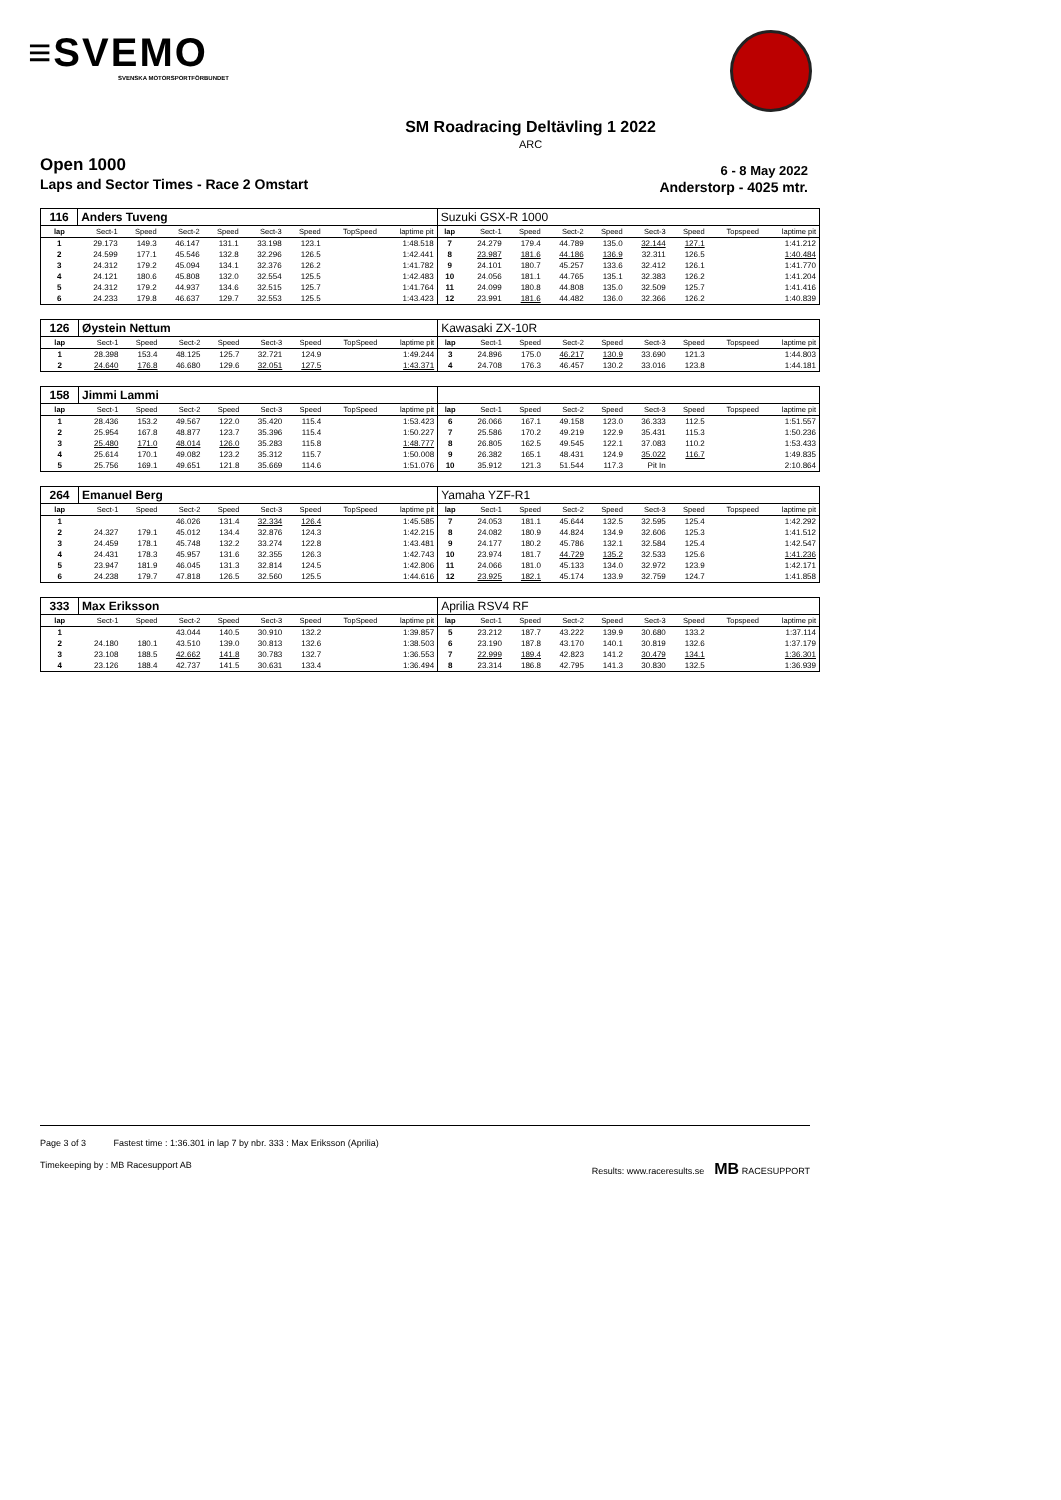≡SVEMO
SVENSKA MOTORSPORTFÖRBUNDET
SM Roadracing Deltävling 1 2022
ARC
Open 1000
Laps and Sector Times - Race 2 Omstart
6 - 8 May 2022
Anderstorp - 4025 mtr.
| 116 | Anders Tuveng | | | | | | | | Suzuki GSX-R 1000 | | | | | | | | |
| lap | Sect-1 | Speed | Sect-2 | Speed | Sect-3 | Speed | TopSpeed | laptime pit | lap | Sect-1 | Speed | Sect-2 | Speed | Sect-3 | Speed | Topspeed | laptime pit |
| 1 | 29.173 | 149.3 | 46.147 | 131.1 | 33.198 | 123.1 | | 1:48.518 | 7 | 24.279 | 179.4 | 44.789 | 135.0 | 32.144 | 127.1 | | 1:41.212 |
| 2 | 24.599 | 177.1 | 45.546 | 132.8 | 32.296 | 126.5 | | 1:42.441 | 8 | 23.987 | 181.6 | 44.186 | 136.9 | 32.311 | 126.5 | | 1:40.484 |
| 3 | 24.312 | 179.2 | 45.094 | 134.1 | 32.376 | 126.2 | | 1:41.782 | 9 | 24.101 | 180.7 | 45.257 | 133.6 | 32.412 | 126.1 | | 1:41.770 |
| 4 | 24.121 | 180.6 | 45.808 | 132.0 | 32.554 | 125.5 | | 1:42.483 | 10 | 24.056 | 181.1 | 44.765 | 135.1 | 32.383 | 126.2 | | 1:41.204 |
| 5 | 24.312 | 179.2 | 44.937 | 134.6 | 32.515 | 125.7 | | 1:41.764 | 11 | 24.099 | 180.8 | 44.808 | 135.0 | 32.509 | 125.7 | | 1:41.416 |
| 6 | 24.233 | 179.8 | 46.637 | 129.7 | 32.553 | 125.5 | | 1:43.423 | 12 | 23.991 | 181.6 | 44.482 | 136.0 | 32.366 | 126.2 | | 1:40.839 |
| 126 | Øystein Nettum | | | | | | | | Kawasaki ZX-10R | | | | | | | | |
| lap | Sect-1 | Speed | Sect-2 | Speed | Sect-3 | Speed | TopSpeed | laptime pit | lap | Sect-1 | Speed | Sect-2 | Speed | Sect-3 | Speed | Topspeed | laptime pit |
| 1 | 28.398 | 153.4 | 48.125 | 125.7 | 32.721 | 124.9 | | 1:49.244 | 3 | 24.896 | 175.0 | 46.217 | 130.9 | 33.690 | 121.3 | | 1:44.803 |
| 2 | 24.640 | 176.8 | 46.680 | 129.6 | 32.051 | 127.5 | | 1:43.371 | 4 | 24.708 | 176.3 | 46.457 | 130.2 | 33.016 | 123.8 | | 1:44.181 |
| 158 | Jimmi Lammi | | | | | | | | | | | | | | | | |
| lap | Sect-1 | Speed | Sect-2 | Speed | Sect-3 | Speed | TopSpeed | laptime pit | lap | Sect-1 | Speed | Sect-2 | Speed | Sect-3 | Speed | Topspeed | laptime pit |
| 1 | 28.436 | 153.2 | 49.567 | 122.0 | 35.420 | 115.4 | | 1:53.423 | 6 | 26.066 | 167.1 | 49.158 | 123.0 | 36.333 | 112.5 | | 1:51.557 |
| 2 | 25.954 | 167.8 | 48.877 | 123.7 | 35.396 | 115.4 | | 1:50.227 | 7 | 25.586 | 170.2 | 49.219 | 122.9 | 35.431 | 115.3 | | 1:50.236 |
| 3 | 25.480 | 171.0 | 48.014 | 126.0 | 35.283 | 115.8 | | 1:48.777 | 8 | 26.805 | 162.5 | 49.545 | 122.1 | 37.083 | 110.2 | | 1:53.433 |
| 4 | 25.614 | 170.1 | 49.082 | 123.2 | 35.312 | 115.7 | | 1:50.008 | 9 | 26.382 | 165.1 | 48.431 | 124.9 | 35.022 | 116.7 | | 1:49.835 |
| 5 | 25.756 | 169.1 | 49.651 | 121.8 | 35.669 | 114.6 | | 1:51.076 | 10 | 35.912 | 121.3 | 51.544 | 117.3 | Pit In | | | 2:10.864 |
| 264 | Emanuel Berg | | | | | | | | Yamaha YZF-R1 | | | | | | | | |
| lap | Sect-1 | Speed | Sect-2 | Speed | Sect-3 | Speed | TopSpeed | laptime pit | lap | Sect-1 | Speed | Sect-2 | Speed | Sect-3 | Speed | Topspeed | laptime pit |
| 1 | | | 46.026 | 131.4 | 32.334 | 126.4 | | 1:45.585 | 7 | 24.053 | 181.1 | 45.644 | 132.5 | 32.595 | 125.4 | | 1:42.292 |
| 2 | 24.327 | 179.1 | 45.012 | 134.4 | 32.876 | 124.3 | | 1:42.215 | 8 | 24.082 | 180.9 | 44.824 | 134.9 | 32.606 | 125.3 | | 1:41.512 |
| 3 | 24.459 | 178.1 | 45.748 | 132.2 | 33.274 | 122.8 | | 1:43.481 | 9 | 24.177 | 180.2 | 45.786 | 132.1 | 32.584 | 125.4 | | 1:42.547 |
| 4 | 24.431 | 178.3 | 45.957 | 131.6 | 32.355 | 126.3 | | 1:42.743 | 10 | 23.974 | 181.7 | 44.729 | 135.2 | 32.533 | 125.6 | | 1:41.236 |
| 5 | 23.947 | 181.9 | 46.045 | 131.3 | 32.814 | 124.5 | | 1:42.806 | 11 | 24.066 | 181.0 | 45.133 | 134.0 | 32.972 | 123.9 | | 1:42.171 |
| 6 | 24.238 | 179.7 | 47.818 | 126.5 | 32.560 | 125.5 | | 1:44.616 | 12 | 23.925 | 182.1 | 45.174 | 133.9 | 32.759 | 124.7 | | 1:41.858 |
| 333 | Max Eriksson | | | | | | | | Aprilia RSV4 RF | | | | | | | | |
| lap | Sect-1 | Speed | Sect-2 | Speed | Sect-3 | Speed | TopSpeed | laptime pit | lap | Sect-1 | Speed | Sect-2 | Speed | Sect-3 | Speed | Topspeed | laptime pit |
| 1 | | | 43.044 | 140.5 | 30.910 | 132.2 | | 1:39.857 | 5 | 23.212 | 187.7 | 43.222 | 139.9 | 30.680 | 133.2 | | 1:37.114 |
| 2 | 24.180 | 180.1 | 43.510 | 139.0 | 30.813 | 132.6 | | 1:38.503 | 6 | 23.190 | 187.8 | 43.170 | 140.1 | 30.819 | 132.6 | | 1:37.179 |
| 3 | 23.108 | 188.5 | 42.662 | 141.8 | 30.783 | 132.7 | | 1:36.553 | 7 | 22.999 | 189.4 | 42.823 | 141.2 | 30.479 | 134.1 | | 1:36.301 |
| 4 | 23.126 | 188.4 | 42.737 | 141.5 | 30.631 | 133.4 | | 1:36.494 | 8 | 23.314 | 186.8 | 42.795 | 141.3 | 30.830 | 132.5 | | 1:36.939 |
Page 3 of 3 Fastest time : 1:36.301 in lap 7 by nbr. 333 : Max Eriksson (Aprilia)
Timekeeping by : MB Racesupport AB Results: www.raceresults.se MB RACESUPPORT